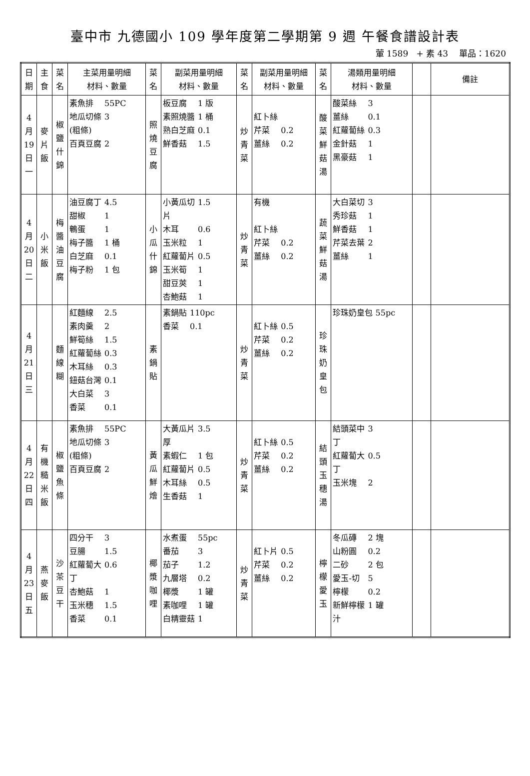臺中市 九德國小 109 學年度第二學期第 9 週 午餐食譜設計表
葷 1589 + 素 43 單品：1620
| 日 期 | 主 食 | 菜 名 | 主菜用量明細 材料、數量 | 菜 名 | 副菜用量明細 材料、數量 | 菜 名 | 副菜用量明細 材料、數量 | 菜 名 | 湯類用量明細 材料、數量 | | 備註 |
| --- | --- | --- | --- | --- | --- | --- | --- | --- | --- | --- | --- |
| 4 月 19 日 一 | 麥 片 飯 | 椒 鹽 什 錦 | / 素魚排 / 55PC / / 地瓜切條 (粗條) / 3 / / 百頁豆腐 / 2 / | 照 燒 豆 腐 | / 板豆腐 / 1 版 / / 素照燒醬 / 1 桶 / / 熟白芝麻 / 0.1 / / 鮮香菇 / 1.5 / | 炒 青 菜 | / 紅卜絲 / / / 芹菜 / 0.2 / / 薑絲 / 0.2 / | 酸 菜 鮮 菇 湯 | / 酸菜絲 / 3 / / 薑絲 / 0.1 / / 紅蘿蔔絲 / 0.3 / / 金針菇 / 1 / / 黑豪菇 / 1 / | | |
| 4 月 20 日 二 | 小 米 飯 | 梅 醬 油 豆 腐 | / 油豆腐丁 / 4.5 / / 甜椒 / 1 / / 鵪蛋 / 1 / / 梅子醬 / 1 桶 / / 白芝麻 / 0.1 / / 梅子粉 / 1 包 / | 小 瓜 什 錦 | / 小黃瓜切 片 / 1.5 / / 木耳 / 0.6 / / 玉米粒 / 1 / / 紅蘿蔔片 / 0.5 / / 玉米筍 / 1 / / 甜豆莢 / 1 / / 杏鮑菇 / 1 / | 炒 青 菜 | / 有機 / / / 紅卜絲 / / / 芹菜 / 0.2 / / 薑絲 / 0.2 / | 蔬 菜 鮮 菇 湯 | / 大白菜切 / 3 / / 秀珍菇 / 1 / / 鮮香菇 / 1 / / 芹菜去葉 / 2 / / 薑絲 / 1 / | | |
| 4 月 21 日 三 | | 麵 線 糊 | / 紅麵線 / 2.5 / / 素肉羹 / 2 / / 鮮筍絲 / 1.5 / / 紅蘿蔔絲 / 0.3 / / 木耳絲 / 0.3 / / 鈕菇台灣 / 0.1 / / 大白菜 / 3 / / 香菜 / 0.1 / | 素 鍋 貼 | / 素鍋貼 / 110pc / / 香菜 / 0.1 / | 炒 青 菜 | / 紅卜絲 / 0.5 / / 芹菜 / 0.2 / / 薑絲 / 0.2 / | 珍 珠 奶 皇 包 | 珍珠奶皇包 55pc | | |
| 4 月 22 日 四 | 有 機 糙 米 飯 | 椒 鹽 魚 條 | / 素魚排 / 55PC / / 地瓜切條 (粗條) / 3 / / 百頁豆腐 / 2 / | 黃 瓜 鮮 燴 | / 大黃瓜片 厚 / 3.5 / / 素蝦仁 / 1 包 / / 紅蘿蔔片 / 0.5 / / 木耳絲 / 0.5 / / 生香菇 / 1 / | 炒 青 菜 | / 紅卜絲 / 0.5 / / 芹菜 / 0.2 / / 薑絲 / 0.2 / | 結 頭 玉 穗 湯 | / 結頭菜中 丁 / 3 / / 紅蘿蔔大 丁 / 0.5 / / 玉米塊 / 2 / | | |
| 4 月 23 日 五 | 燕 麥 飯 | 沙 茶 豆 干 | / 四分干 / 3 / / 豆腸 / 1.5 / / 紅蘿蔔大 丁 / 0.6 / / 杏鮑菇 / 1 / / 玉米穗 / 1.5 / / 香菜 / 0.1 / | 椰 漿 咖 哩 | / 水煮蛋 / 55pc / / 番茄 / 3 / / 茄子 / 1.2 / / 九層塔 / 0.2 / / 椰漿 / 1 罐 / / 素咖哩 / 1 罐 / / 白精靈菇 / 1 / | 炒 青 菜 | / 紅卜片 / 0.5 / / 芹菜 / 0.2 / / 薑絲 / 0.2 / | 檸 檬 愛 玉 | / 冬瓜磚 / 2 塊 / / 山粉圓 / 0.2 / / 二砂 / 2 包 / / 愛玉-切 / 5 / / 檸檬 / 0.2 / / 新鮮檸檬 汁 / 1 罐 / | | |